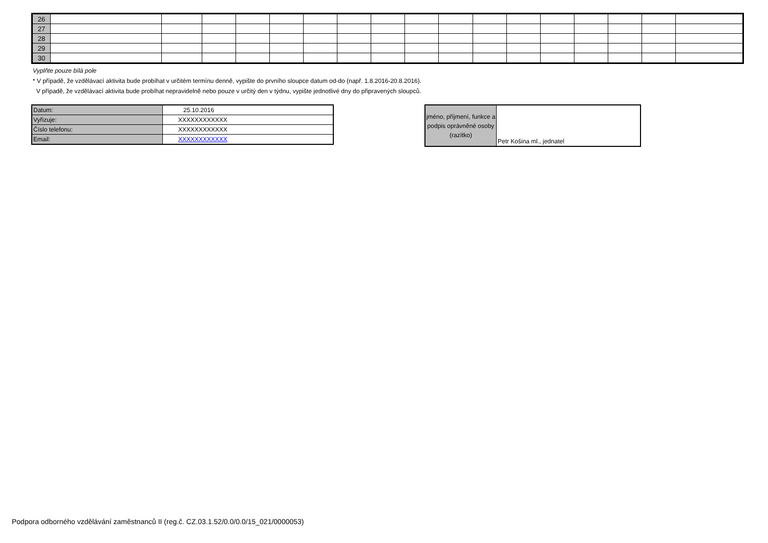| 26 | | | | | | | | | | | | | | | | | |
| 27 | | | | | | | | | | | | | | | | | |
| 28 | | | | | | | | | | | | | | | | | |
| 29 | | | | | | | | | | | | | | | | | |
| 30 | | | | | | | | | | | | | | | | | |
Vyplňte pouze bílá pole
* V případě, že vzdělávací aktivita bude probíhat v určitém termínu denně, vypište do prvního sloupce datum od-do (např. 1.8.2016-20.8.2016).
V případě, že vzdělávací aktivita bude probíhat nepravidelně nebo pouze v určitý den v týdnu, vypište jednotlivé dny do připravených sloupců.
| Datum: | 25.10.2016 |
| Vyřizuje: | XXXXXXXXXXXX |
| Číslo telefonu: | XXXXXXXXXXXX |
| Email: | XXXXXXXXXXXX |
| jméno, příjmení, funkce a podpis oprávněné osoby (razítko) | Petr Košina ml., jednatel |
Podpora odborného vzdělávání zaměstnanců II (reg.č. CZ.03.1.52/0.0/0.0/15_021/0000053)